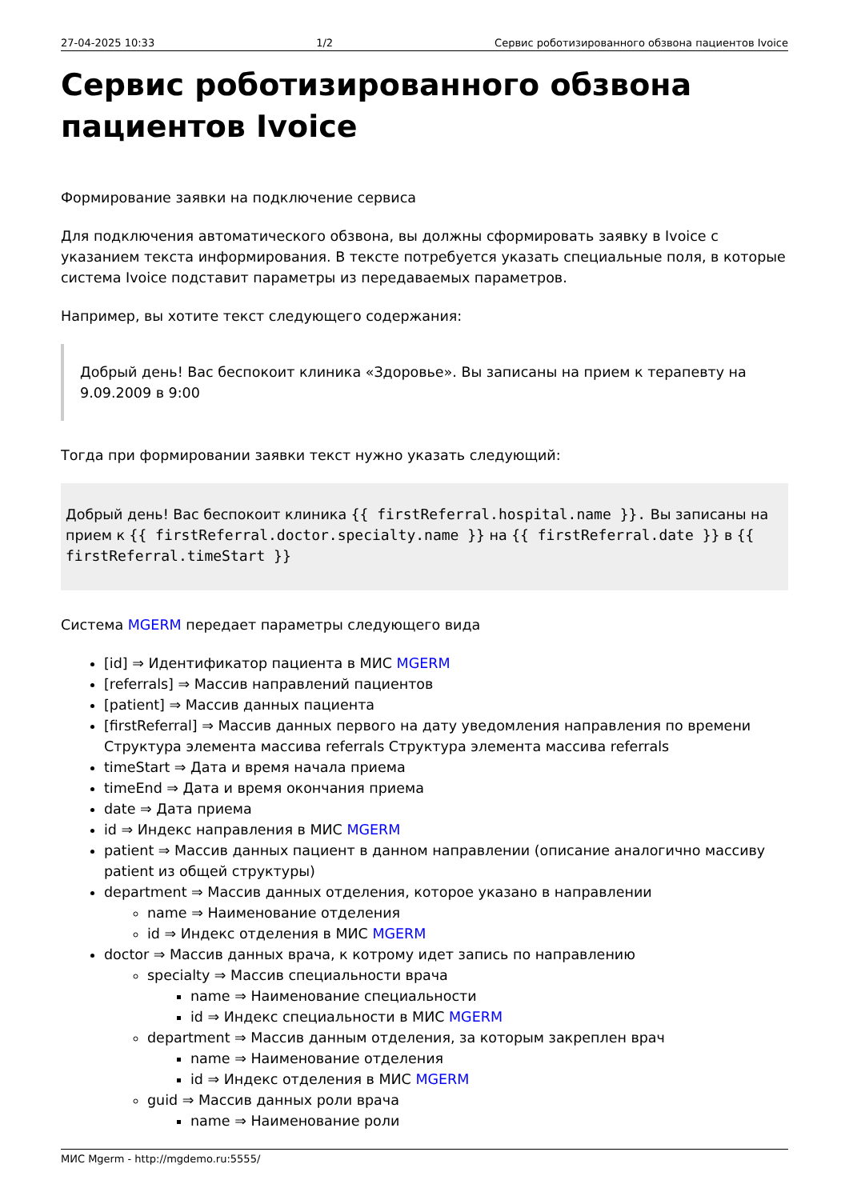27-04-2025 10:33 1/2 Сервис роботизированного обзвона пациентов Ivoice
Сервис роботизированного обзвона пациентов Ivoice
Формирование заявки на подключение сервиса
Для подключения автоматического обзвона, вы должны сформировать заявку в Ivoice с указанием текста информирования. В тексте потребуется указать специальные поля, в которые система Ivoice подставит параметры из передаваемых параметров.
Например, вы хотите текст следующего содержания:
Добрый день! Вас беспокоит клиника «Здоровье». Вы записаны на прием к терапевту на 9.09.2009 в 9:00
Тогда при формировании заявки текст нужно указать следующий:
Добрый день! Вас беспокоит клиника {{ firstReferral.hospital.name }}. Вы записаны на прием к {{ firstReferral.doctor.specialty.name }} на {{ firstReferral.date }} в {{ firstReferral.timeStart }}
Система MGERM передает параметры следующего вида
[id] ⇒ Идентификатор пациента в МИС MGERM
[referrals] ⇒ Массив направлений пациентов
[patient] ⇒ Массив данных пациента
[firstReferral] ⇒ Массив данных первого на дату уведомления направления по времени Структура элемента массива referrals Структура элемента массива referrals
timeStart ⇒ Дата и время начала приема
timeEnd ⇒ Дата и время окончания приема
date ⇒ Дата приема
id ⇒ Индекс направления в МИС MGERM
patient ⇒ Массив данных пациент в данном направлении (описание аналогично массиву patient из общей структуры)
department ⇒ Массив данных отделения, которое указано в направлении
name ⇒ Наименование отделения
id ⇒ Индекс отделения в МИС MGERM
doctor ⇒ Массив данных врача, к котрому идет запись по направлению
specialty ⇒ Массив специальности врача
name ⇒ Наименование специальности
id ⇒ Индекс специальности в МИС MGERM
department ⇒ Массив данным отделения, за которым закреплен врач
name ⇒ Наименование отделения
id ⇒ Индекс отделения в МИС MGERM
guid ⇒ Массив данных роли врача
name ⇒ Наименование роли
МИС Mgerm - http://mgdemo.ru:5555/